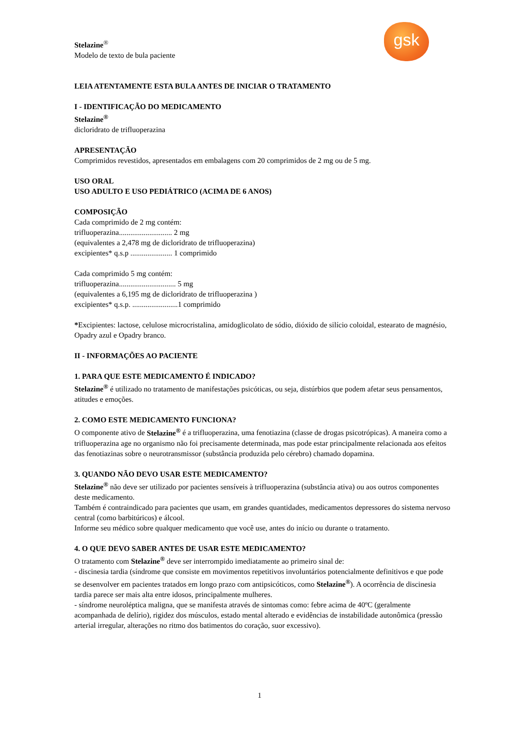gsk
Stelazine<sup>®</sup>
Modelo de texto de bula paciente
LEIA ATENTAMENTE ESTA BULA ANTES DE INICIAR O TRATAMENTO
I - IDENTIFICAÇÃO DO MEDICAMENTO
Stelazine<sup>®</sup>
dicloridrato de trifluoperazina
APRESENTAÇÃO
Comprimidos revestidos, apresentados em embalagens com 20 comprimidos de 2 mg ou de 5 mg.
USO ORAL
USO ADULTO E USO PEDIÁTRICO (ACIMA DE 6 ANOS)
COMPOSIÇÃO
Cada comprimido de 2 mg contém:
trifluoperazina............................ 2 mg
(equivalentes a 2,478 mg de dicloridrato de trifluoperazina)
excipientes* q.s.p ...................... 1 comprimido
Cada comprimido 5 mg contém:
trifluoperazina.............................. 5 mg
(equivalentes a 6,195 mg de dicloridrato de trifluoperazina )
excipientes* q.s.p. ........................1 comprimido
*Excipientes: lactose, celulose microcristalina, amidoglicolato de sódio, dióxido de silício coloidal, estearato de magnésio, Opadry azul e Opadry branco.
II - INFORMAÇÕES AO PACIENTE
1. PARA QUE ESTE MEDICAMENTO É INDICADO?
Stelazine<sup>®</sup> é utilizado no tratamento de manifestações psicóticas, ou seja, distúrbios que podem afetar seus pensamentos, atitudes e emoções.
2. COMO ESTE MEDICAMENTO FUNCIONA?
O componente ativo de Stelazine<sup>®</sup> é a trifluoperazina, uma fenotiazina (classe de drogas psicotrópicas). A maneira como a trifluoperazina age no organismo não foi precisamente determinada, mas pode estar principalmente relacionada aos efeitos das fenotiazinas sobre o neurotransmissor (substância produzida pelo cérebro) chamado dopamina.
3. QUANDO NÃO DEVO USAR ESTE MEDICAMENTO?
Stelazine<sup>®</sup> não deve ser utilizado por pacientes sensíveis à trifluoperazina (substância ativa) ou aos outros componentes deste medicamento.
Também é contraindicado para pacientes que usam, em grandes quantidades, medicamentos depressores do sistema nervoso central (como barbitúricos) e álcool.
Informe seu médico sobre qualquer medicamento que você use, antes do início ou durante o tratamento.
4. O QUE DEVO SABER ANTES DE USAR ESTE MEDICAMENTO?
O tratamento com Stelazine<sup>®</sup> deve ser interrompido imediatamente ao primeiro sinal de:
- discinesia tardia (síndrome que consiste em movimentos repetitivos involuntários potencialmente definitivos e que pode se desenvolver em pacientes tratados em longo prazo com antipsicóticos, como Stelazine<sup>®</sup>). A ocorrência de discinesia tardia parece ser mais alta entre idosos, principalmente mulheres.
- síndrome neuroléptica maligna, que se manifesta através de sintomas como: febre acima de 40ºC (geralmente acompanhada de delírio), rigidez dos músculos, estado mental alterado e evidências de instabilidade autonômica (pressão arterial irregular, alterações no ritmo dos batimentos do coração, suor excessivo).
1